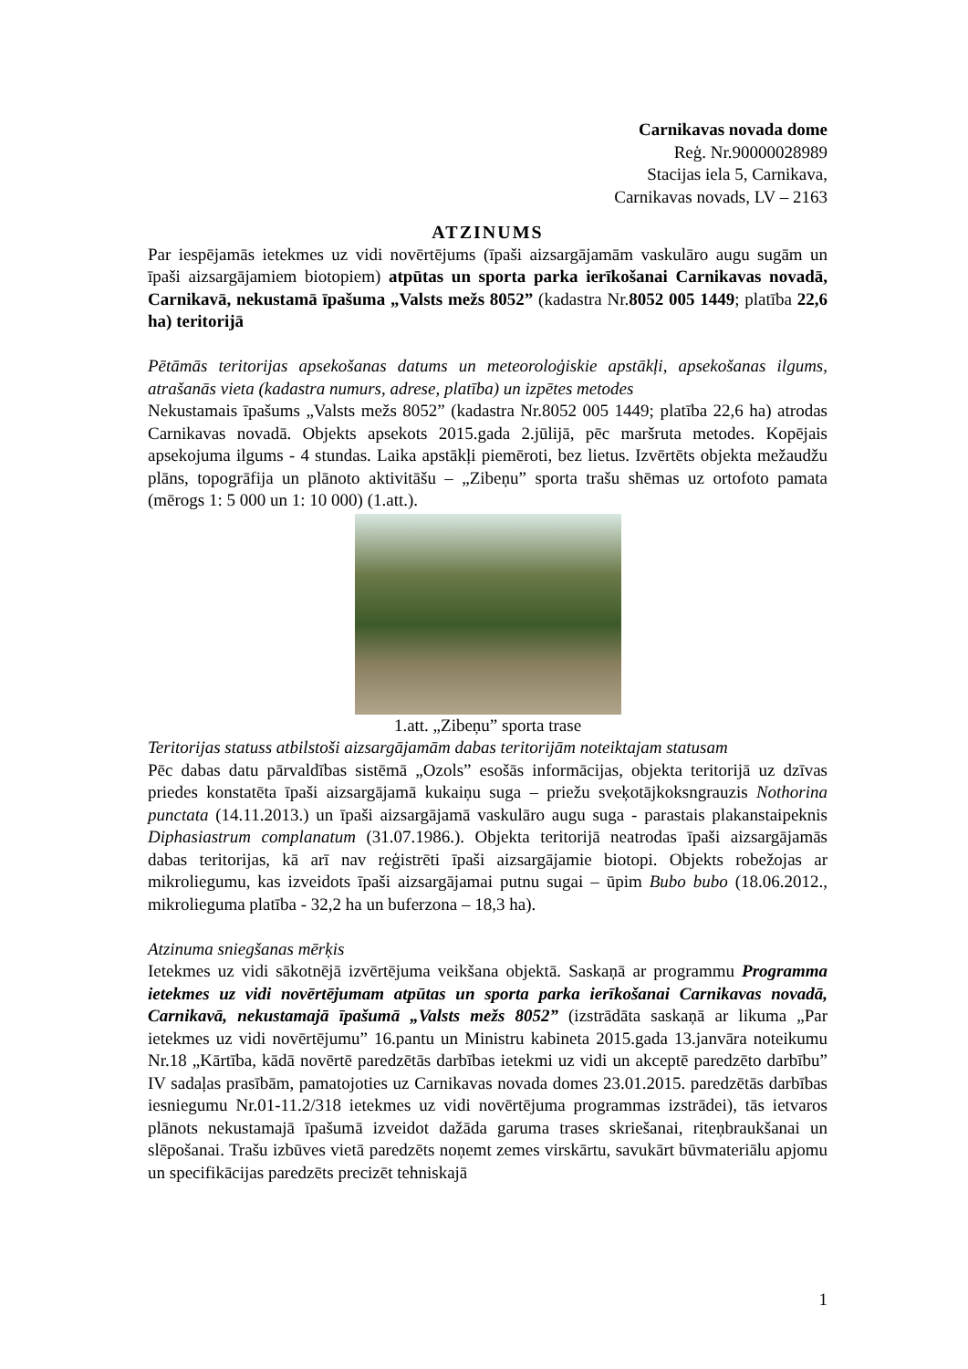Carnikavas novada dome
Reģ. Nr.90000028989
Stacijas iela 5, Carnikava,
Carnikavas novads, LV – 2163
ATZINUMS
Par iespējamās ietekmes uz vidi novērtējums (īpaši aizsargājamām vaskulāro augu sugām un īpaši aizsargājamiem biotopiem) atpūtas un sporta parka ierīkošanai Carnikavas novadā, Carnikavā, nekustamā īpašuma „Valsts mežs 8052” (kadastra Nr.8052 005 1449; platība 22,6 ha) teritorijā
Pētāmās teritorijas apsekošanas datums un meteoroloģiskie apstākļi, apsekošanas ilgums, atrašanās vieta (kadastra numurs, adrese, platība) un izpētes metodes
Nekustamais īpašums „Valsts mežs 8052” (kadastra Nr.8052 005 1449; platība 22,6 ha) atrodas Carnikavas novadā. Objekts apsekots 2015.gada 2.jūlijā, pēc maršruta metodes. Kopējais apsekojuma ilgums - 4 stundas. Laika apstākļi piemēroti, bez lietus. Izvērtēts objekta mežaudžu plāns, topogrāfija un plānoto aktivitāšu – „Zibeņu” sporta trašu shēmas uz ortofoto pamata (mērogs 1: 5 000 un 1: 10 000) (1.att.).
1.att. „Zibeņu” sporta trase
Teritorijas statuss atbilstoši aizsargājamām dabas teritorijām noteiktajam statusam
Pēc dabas datu pārvaldības sistēmā „Ozols” esošās informācijas, objekta teritorijā uz dzīvas priedes konstatēta īpaši aizsargājamā kukaiņu suga – priežu sveķotājkoksngrauzis Nothorina punctata (14.11.2013.) un īpaši aizsargājamā vaskulāro augu suga - parastais plakanstaipeknis Diphasiastrum complanatum (31.07.1986.). Objekta teritorijā neatrodas īpaši aizsargājamās dabas teritorijas, kā arī nav reģistrēti īpaši aizsargājamie biotopi. Objekts robežojas ar mikroliegumu, kas izveidots īpaši aizsargājamai putnu sugai – ūpim Bubo bubo (18.06.2012., mikroliegumа platība - 32,2 ha un buferzona – 18,3 ha).
Atzinuma sniegšanas mērķis
Ietekmes uz vidi sākotnējā izvērtējuma veikšana objektā. Saskaņā ar programmu Programma ietekmes uz vidi novērtējumam atpūtas un sporta parka ierīkošanai Carnikavas novadā, Carnikavā, nekustamajā īpašumā „Valsts mežs 8052” (izstrādāta saskaņā ar likuma „Par ietekmes uz vidi novērtējumu” 16.pantu un Ministru kabineta 2015.gada 13.janvāra noteikumu Nr.18 „Kārtība, kādā novērtē paredzētās darbības ietekmi uz vidi un akceptē paredzēto darbību” IV sadaļas prasībām, pamatojoties uz Carnikavas novada domes 23.01.2015. paredzētās darbības iesniegumu Nr.01-11.2/318 ietekmes uz vidi novērtējuma programmas izstrādei), tās ietvaros plānots nekustamajā īpašumā izveidot dažāda garuma trases skriešanai, riteņbraukšanai un slēpošanai. Trašu izbūves vietā paredzēts noņemt zemes virskārtu, savukārt būvmateriālu apjomu un specifikācijas paredzēts precizēt tehniskajā
1